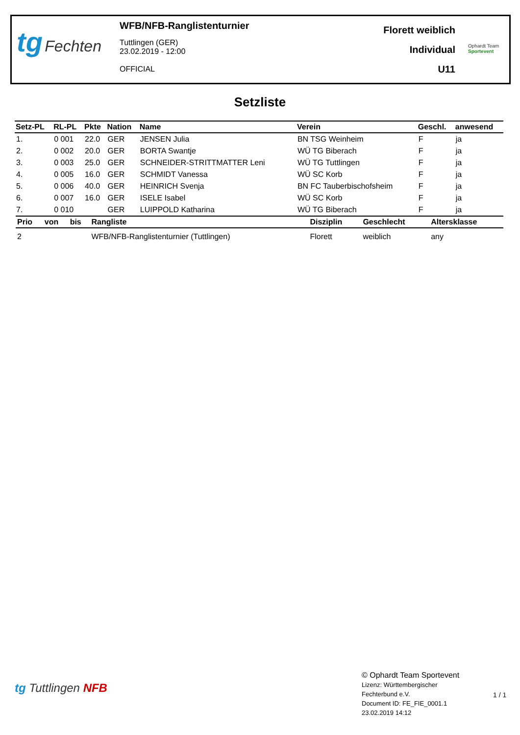tg Fechten
WFB/NFB-Ranglistenturnier
Tuttlingen (GER)
23.02.2019 - 12:00
OFFICIAL
Florett weiblich
Individual
U11
Ophardt Team
Sportevent
Setzliste
| Setz-PL | RL-PL | Pkte | Nation | Name | Verein | Geschl. | anwesend |
| --- | --- | --- | --- | --- | --- | --- | --- |
| 1. | 0 001 | 22.0 | GER | JENSEN Julia | BN TSG Weinheim | F | ja |
| 2. | 0 002 | 20.0 | GER | BORTA Swantje | WÜ TG Biberach | F | ja |
| 3. | 0 003 | 25.0 | GER | SCHNEIDER-STRITTMATTER Leni | WÜ TG Tuttlingen | F | ja |
| 4. | 0 005 | 16.0 | GER | SCHMIDT Vanessa | WÜ SC Korb | F | ja |
| 5. | 0 006 | 40.0 | GER | HEINRICH Svenja | BN FC Tauberbischofsheim | F | ja |
| 6. | 0 007 | 16.0 | GER | ISELE Isabel | WÜ SC Korb | F | ja |
| 7. | 0 010 | | GER | LUIPPOLD Katharina | WÜ TG Biberach | F | ja |
| Prio | von | bis | Rangliste | Disziplin | Geschlecht | Altersklasse |
| --- | --- | --- | --- | --- | --- | --- |
| 2 | | | WFB/NFB-Ranglistenturnier (Tuttlingen) | Florett | weiblich | any |
tg Tuttlingen NFB
© Ophardt Team Sportevent
Lizenz: Württembergischer
Fechterbund e.V.
Document ID: FE_FIE_0001.1
23.02.2019 14:12
1 / 1